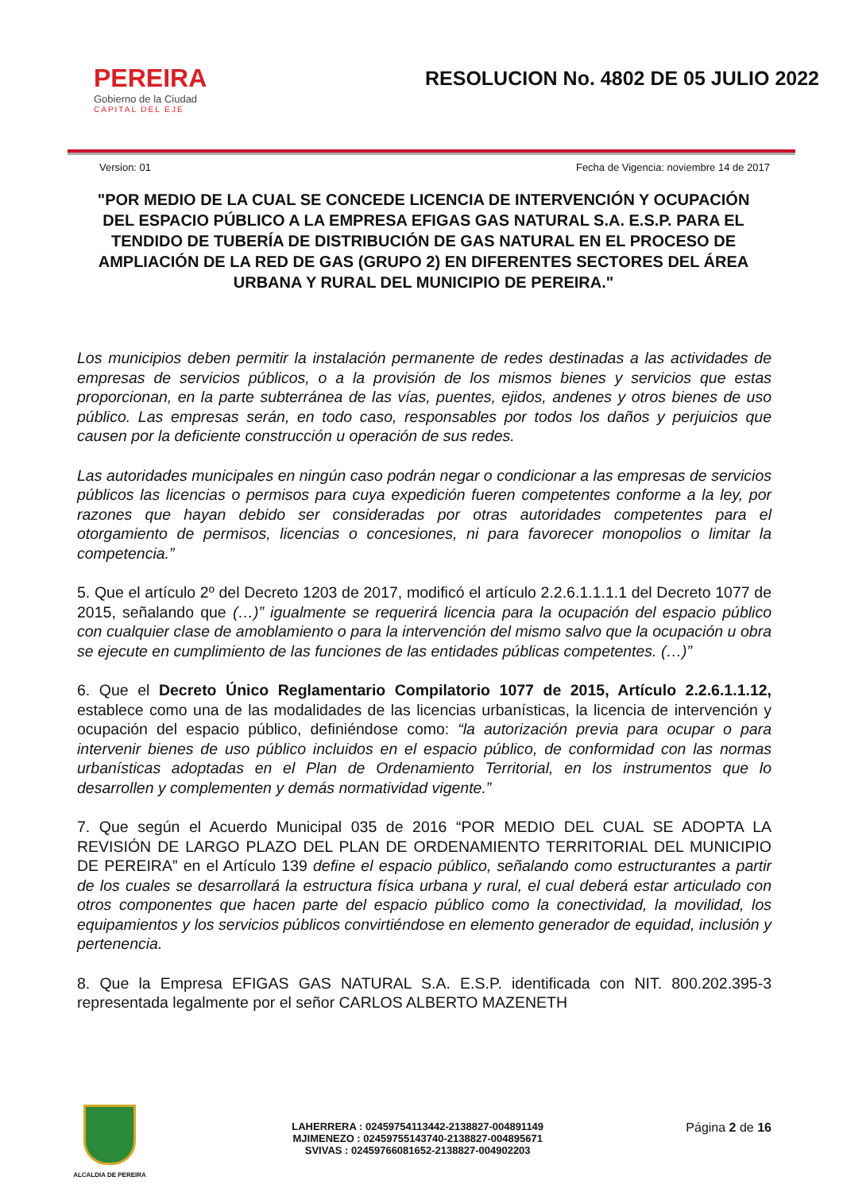PEREIRA
Gobierno de la Ciudad
CAPITAL DEL EJE
RESOLUCION No. 4802 DE 05 JULIO 2022
Version: 01 Fecha de Vigencia: noviembre 14 de 2017
"POR MEDIO DE LA CUAL SE CONCEDE LICENCIA DE INTERVENCIÓN Y OCUPACIÓN DEL ESPACIO PÚBLICO A LA EMPRESA EFIGAS GAS NATURAL S.A. E.S.P. PARA EL TENDIDO DE TUBERÍA DE DISTRIBUCIÓN DE GAS NATURAL EN EL PROCESO DE AMPLIACIÓN DE LA RED DE GAS (GRUPO 2) EN DIFERENTES SECTORES DEL ÁREA URBANA Y RURAL DEL MUNICIPIO DE PEREIRA."
Los municipios deben permitir la instalación permanente de redes destinadas a las actividades de empresas de servicios públicos, o a la provisión de los mismos bienes y servicios que estas proporcionan, en la parte subterránea de las vías, puentes, ejidos, andenes y otros bienes de uso público. Las empresas serán, en todo caso, responsables por todos los daños y perjuicios que causen por la deficiente construcción u operación de sus redes.
Las autoridades municipales en ningún caso podrán negar o condicionar a las empresas de servicios públicos las licencias o permisos para cuya expedición fueren competentes conforme a la ley, por razones que hayan debido ser consideradas por otras autoridades competentes para el otorgamiento de permisos, licencias o concesiones, ni para favorecer monopolios o limitar la competencia.”
5. Que el artículo 2º del Decreto 1203 de 2017, modificó el artículo 2.2.6.1.1.1.1 del Decreto 1077 de 2015, señalando que (…)” igualmente se requerirá licencia para la ocupación del espacio público con cualquier clase de amoblamiento o para la intervención del mismo salvo que la ocupación u obra se ejecute en cumplimiento de las funciones de las entidades públicas competentes. (…)”
6. Que el Decreto Único Reglamentario Compilatorio 1077 de 2015, Artículo 2.2.6.1.1.12, establece como una de las modalidades de las licencias urbanísticas, la licencia de intervención y ocupación del espacio público, definiéndose como: “la autorización previa para ocupar o para intervenir bienes de uso público incluidos en el espacio público, de conformidad con las normas urbanísticas adoptadas en el Plan de Ordenamiento Territorial, en los instrumentos que lo desarrollen y complementen y demás normatividad vigente.”
7. Que según el Acuerdo Municipal 035 de 2016 “POR MEDIO DEL CUAL SE ADOPTA LA REVISIÓN DE LARGO PLAZO DEL PLAN DE ORDENAMIENTO TERRITORIAL DEL MUNICIPIO DE PEREIRA” en el Artículo 139 define el espacio público, señalando como estructurantes a partir de los cuales se desarrollará la estructura física urbana y rural, el cual deberá estar articulado con otros componentes que hacen parte del espacio público como la conectividad, la movilidad, los equipamientos y los servicios públicos convirtiéndose en elemento generador de equidad, inclusión y pertenencia.
8. Que la Empresa EFIGAS GAS NATURAL S.A. E.S.P. identificada con NIT. 800.202.395-3 representada legalmente por el señor CARLOS ALBERTO MAZENETH
ALCALDIA DE PEREIRA
LAHERRERA : 02459754113442-2138827-004891149
MJIMENEZO : 02459755143740-2138827-004895671
SVIVAS : 02459766081652-2138827-004902203
Página 2 de 16